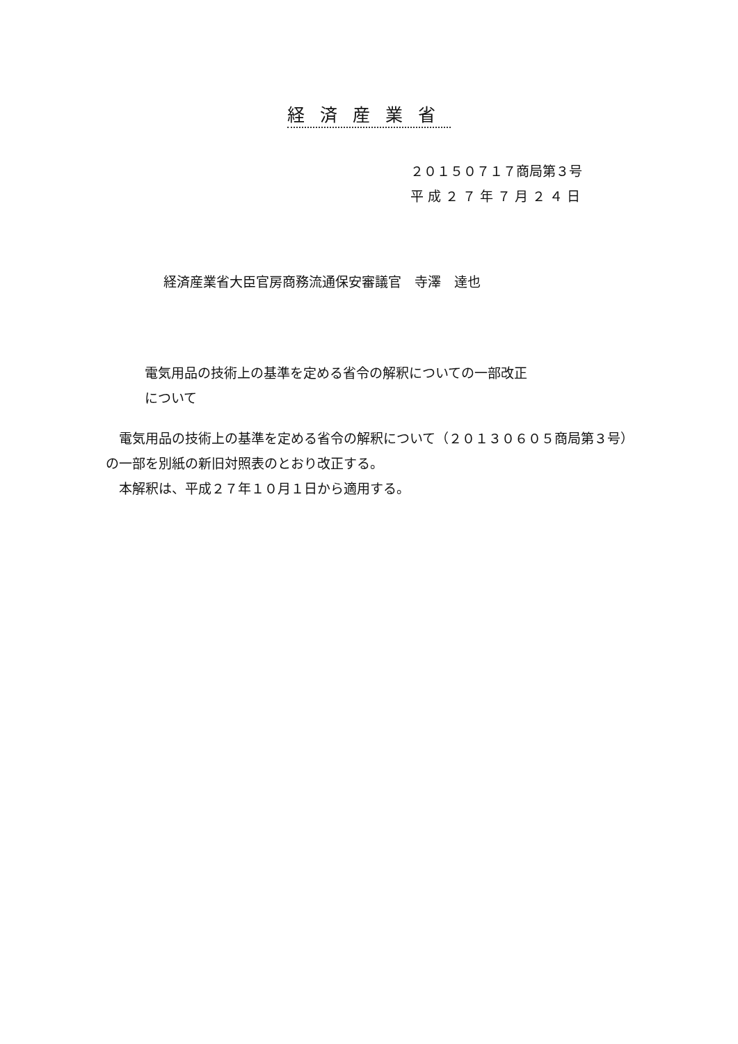経済産業省
２０１５０７１７商局第３号
平 成 ２ ７ 年 ７ 月 ２ ４ 日
経済産業省大臣官房商務流通保安審議官　寺澤　達也
電気用品の技術上の基準を定める省令の解釈についての一部改正
について
　電気用品の技術上の基準を定める省令の解釈について（２０１３０６０５商局第３号）の一部を別紙の新旧対照表のとおり改正する。
　本解釈は、平成２７年１０月１日から適用する。